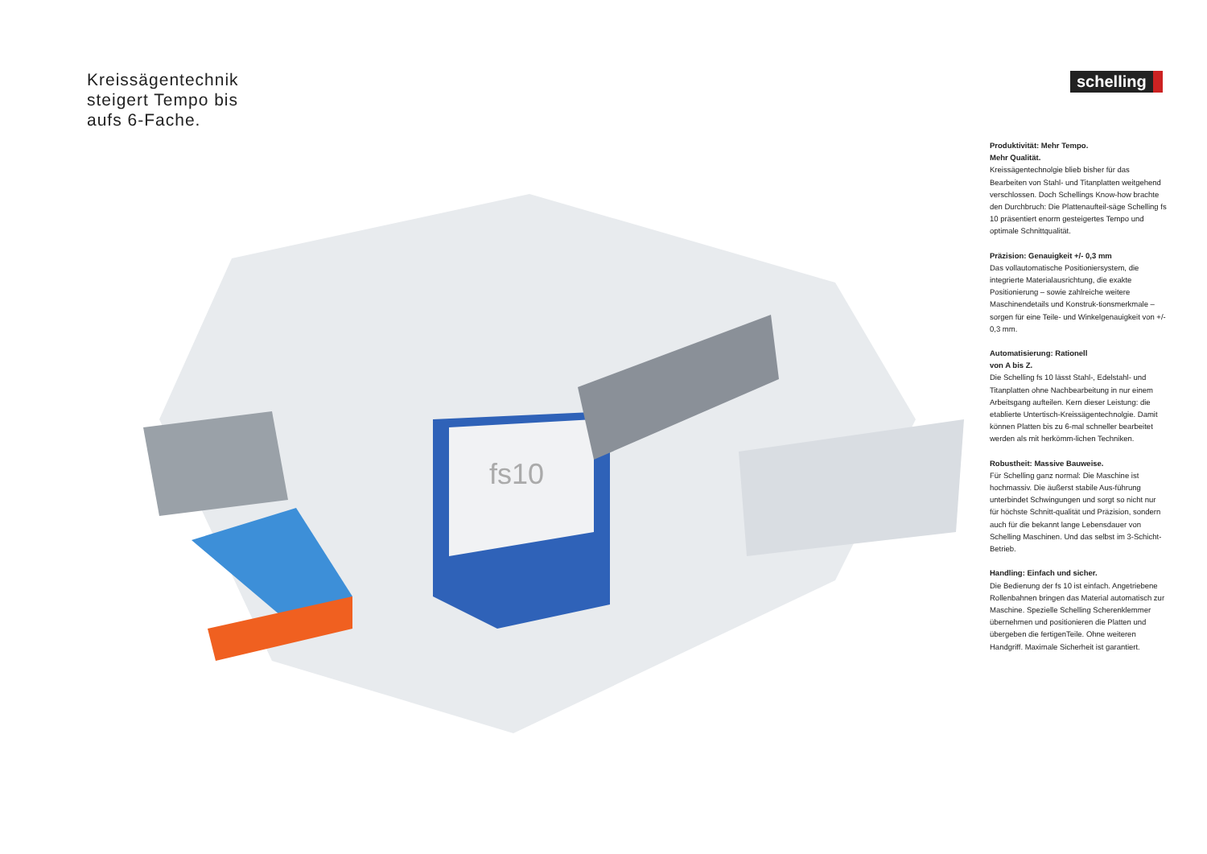Kreissägentechnik
steigert Tempo bis
aufs 6-Fache.
fs10
schelling
Produktivität: Mehr Tempo.
Mehr Qualität.
Kreissägentechnolgie blieb bisher für das Bearbeiten von Stahl- und Titanplatten weitgehend verschlossen. Doch Schellings Know-how brachte den Durchbruch: Die Plattenaufteil-säge Schelling fs 10 präsentiert enorm gesteigertes Tempo und optimale Schnittqualität.
Präzision: Genauigkeit +/- 0,3 mm
Das vollautomatische Positioniersystem, die integrierte Materialausrichtung, die exakte Positionierung – sowie zahlreiche weitere Maschinendetails und Konstruk-tionsmerkmale – sorgen für eine Teile- und Winkelgenauigkeit von +/- 0,3 mm.
Automatisierung: Rationell
von A bis Z.
Die Schelling fs 10 lässt Stahl-, Edelstahl- und Titanplatten ohne Nachbearbeitung in nur einem Arbeitsgang aufteilen. Kern dieser Leistung: die etablierte Untertisch-Kreissägentechnolgie. Damit können Platten bis zu 6-mal schneller bearbeitet werden als mit herkömm-lichen Techniken.
Robustheit: Massive Bauweise.
Für Schelling ganz normal: Die Maschine ist hochmassiv. Die äußerst stabile Aus-führung unterbindet Schwingungen und sorgt so nicht nur für höchste Schnitt-qualität und Präzision, sondern auch für die bekannt lange Lebensdauer von Schelling Maschinen. Und das selbst im 3-Schicht-Betrieb.
Handling: Einfach und sicher.
Die Bedienung der fs 10 ist einfach. Angetriebene Rollenbahnen bringen das Material automatisch zur Maschine. Spezielle Schelling Scherenklemmer übernehmen und positionieren die Platten und übergeben die fertigenTeile. Ohne weiteren Handgriff. Maximale Sicherheit ist garantiert.